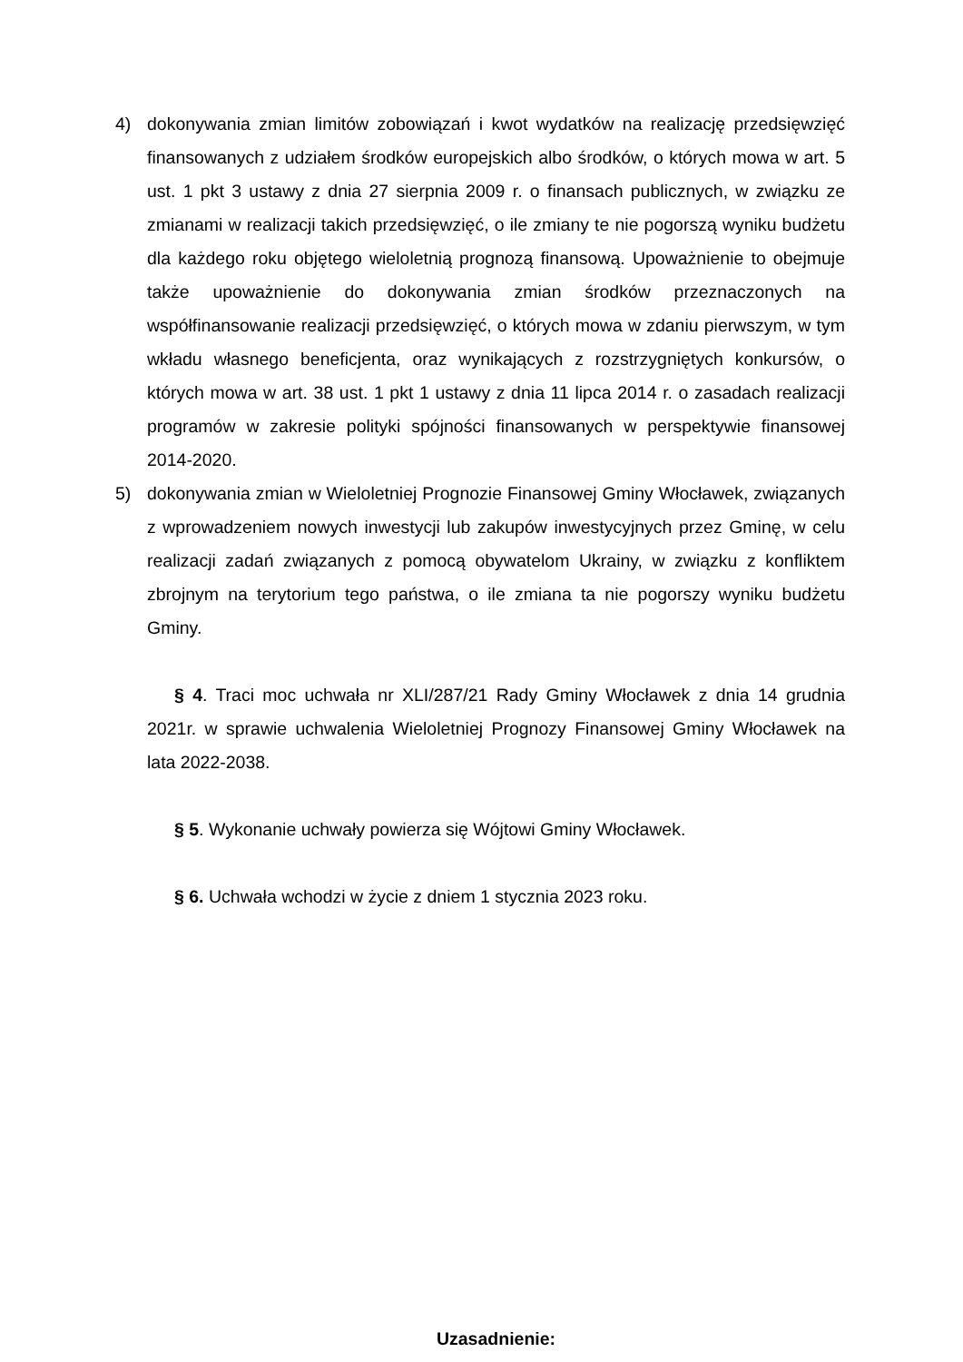4) dokonywania zmian limitów zobowiązań i kwot wydatków na realizację przedsięwzięć finansowanych z udziałem środków europejskich albo środków, o których mowa w art. 5 ust. 1 pkt 3 ustawy z dnia 27 sierpnia 2009 r. o finansach publicznych, w związku ze zmianami w realizacji takich przedsięwzięć, o ile zmiany te nie pogorszą wyniku budżetu dla każdego roku objętego wieloletnią prognozą finansową. Upoważnienie to obejmuje także upoważnienie do dokonywania zmian środków przeznaczonych na współfinansowanie realizacji przedsięwzięć, o których mowa w zdaniu pierwszym, w tym wkładu własnego beneficjenta, oraz wynikających z rozstrzygniętych konkursów, o których mowa w art. 38 ust. 1 pkt 1 ustawy z dnia 11 lipca 2014 r. o zasadach realizacji programów w zakresie polityki spójności finansowanych w perspektywie finansowej 2014-2020.
5) dokonywania zmian w Wieloletniej Prognozie Finansowej Gminy Włocławek, związanych z wprowadzeniem nowych inwestycji lub zakupów inwestycyjnych przez Gminę, w celu realizacji zadań związanych z pomocą obywatelom Ukrainy, w związku z konfliktem zbrojnym na terytorium tego państwa, o ile zmiana ta nie pogorszy wyniku budżetu Gminy.
§ 4. Traci moc uchwała nr XLI/287/21 Rady Gminy Włocławek z dnia 14 grudnia 2021r. w sprawie uchwalenia Wieloletniej Prognozy Finansowej Gminy Włocławek na lata 2022-2038.
§ 5. Wykonanie uchwały powierza się Wójtowi Gminy Włocławek.
§ 6. Uchwała wchodzi w życie z dniem 1 stycznia 2023 roku.
Uzasadnienie: